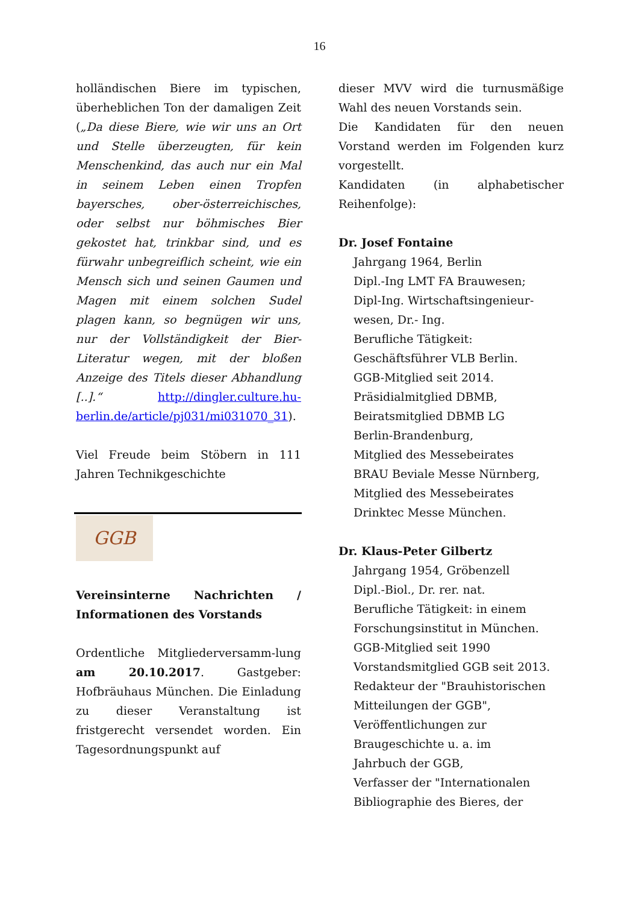16
holländischen Biere im typischen, überheblichen Ton der damaligen Zeit („Da diese Biere, wie wir uns an Ort und Stelle überzeugten, für kein Menschenkind, das auch nur ein Mal in seinem Leben einen Tropfen bayersches, ober-österreichisches, oder selbst nur böhmisches Bier gekostet hat, trinkbar sind, und es fürwahr unbegreiflich scheint, wie ein Mensch sich und seinen Gaumen und Magen mit einem solchen Sudel plagen kann, so begnügen wir uns, nur der Vollständigkeit der Bier-Literatur wegen, mit der bloßen Anzeige des Titels dieser Abhandlung [..].“ http://dingler.culture.hu-berlin.de/article/pj031/mi031070_31).
Viel Freude beim Stöbern in 111 Jahren Technikgeschichte
GGB
Vereinsinterne Nachrichten / Informationen des Vorstands
Ordentliche Mitgliederversamm-lung am 20.10.2017. Gastgeber: Hofbräuhaus München. Die Einladung zu dieser Veranstaltung ist fristgerecht versendet worden. Ein Tagesordnungspunkt auf
dieser MVV wird die turnusmäßige Wahl des neuen Vorstands sein.
Die Kandidaten für den neuen Vorstand werden im Folgenden kurz vorgestellt.
Kandidaten (in alphabetischer Reihenfolge):
Dr. Josef Fontaine
Jahrgang 1964, Berlin
Dipl.-Ing LMT FA Brauwesen;
Dipl-Ing. Wirtschaftsingenieur-wesen, Dr.- Ing.
Berufliche Tätigkeit:
Geschäftsführer VLB Berlin.
GGB-Mitglied seit 2014.
Präsidialmitglied DBMB,
Beiratsmitglied DBMB LG
Berlin-Brandenburg,
Mitglied des Messebeirates
BRAU Beviale Messe Nürnberg,
Mitglied des Messebeirates
Drinktec Messe München.
Dr. Klaus-Peter Gilbertz
Jahrgang 1954, Gröbenzell
Dipl.-Biol., Dr. rer. nat.
Berufliche Tätigkeit: in einem Forschungsinstitut in München.
GGB-Mitglied seit 1990
Vorstandsmitglied GGB seit 2013.
Redakteur der "Brauhistorischen Mitteilungen der GGB",
Veröffentlichungen zur
Braugeschichte u. a. im
Jahrbuch der GGB,
Verfasser der "Internationalen
Bibliographie des Bieres, der